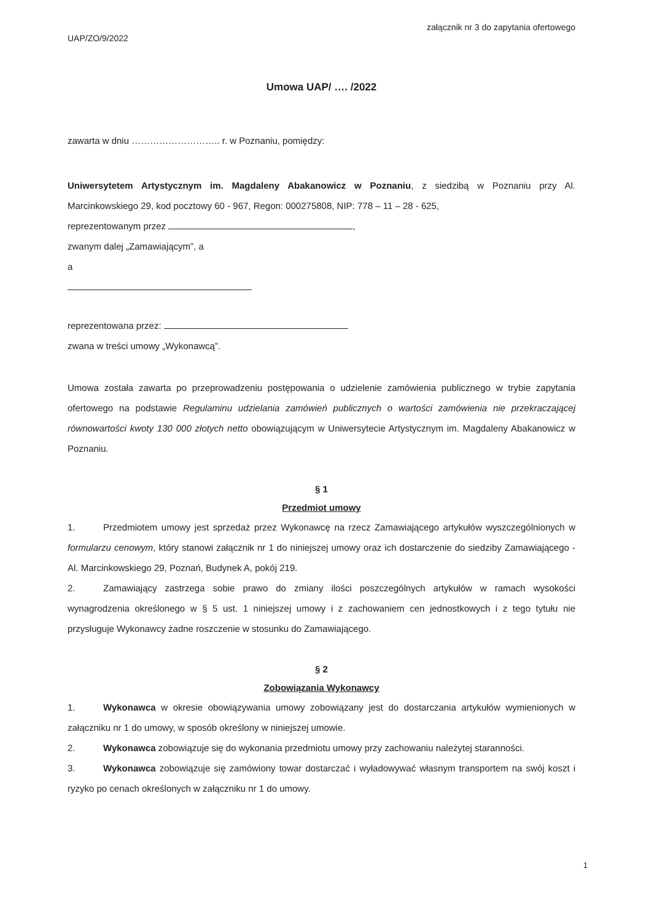UAP/ZO/9/2022
załącznik nr 3 do zapytania ofertowego
Umowa UAP/ …. /2022
zawarta w dniu ……………………….. r. w Poznaniu, pomiędzy:
Uniwersytetem Artystycznym im. Magdaleny Abakanowicz w Poznaniu, z siedzibą w Poznaniu przy Al. Marcinkowskiego 29, kod pocztowy 60 - 967, Regon: 000275808, NIP: 778 – 11 – 28 - 625,
reprezentowanym przez ,
zwanym dalej „Zamawiającym”, a
a
reprezentowana przez:
zwana w treści umowy „Wykonawcą”.
Umowa została zawarta po przeprowadzeniu postępowania o udzielenie zamówienia publicznego w trybie zapytania ofertowego na podstawie Regulaminu udzielania zamówień publicznych o wartości zamówienia nie przekraczającej równowartości kwoty 130 000 złotych netto obowiązującym w Uniwersytecie Artystycznym im. Magdaleny Abakanowicz w Poznaniu.
§ 1
Przedmiot umowy
1. Przedmiotem umowy jest sprzedaż przez Wykonawcę na rzecz Zamawiającego artykułów wyszczególnionych w formularzu cenowym, który stanowi załącznik nr 1 do niniejszej umowy oraz ich dostarczenie do siedziby Zamawiającego - Al. Marcinkowskiego 29, Poznań, Budynek A, pokój 219.
2. Zamawiający zastrzega sobie prawo do zmiany ilości poszczególnych artykułów w ramach wysokości wynagrodzenia określonego w § 5 ust. 1 niniejszej umowy i z zachowaniem cen jednostkowych i z tego tytułu nie przysługuje Wykonawcy żadne roszczenie w stosunku do Zamawiającego.
§ 2
Zobowiązania Wykonawcy
1. Wykonawca w okresie obowiązywania umowy zobowiązany jest do dostarczania artykułów wymienionych w załączniku nr 1 do umowy, w sposób określony w niniejszej umowie.
2. Wykonawca zobowiązuje się do wykonania przedmiotu umowy przy zachowaniu należytej staranności.
3. Wykonawca zobowiązuje się zamówiony towar dostarczać i wyładowywać własnym transportem na swój koszt i ryzyko po cenach określonych w załączniku nr 1 do umowy.
1